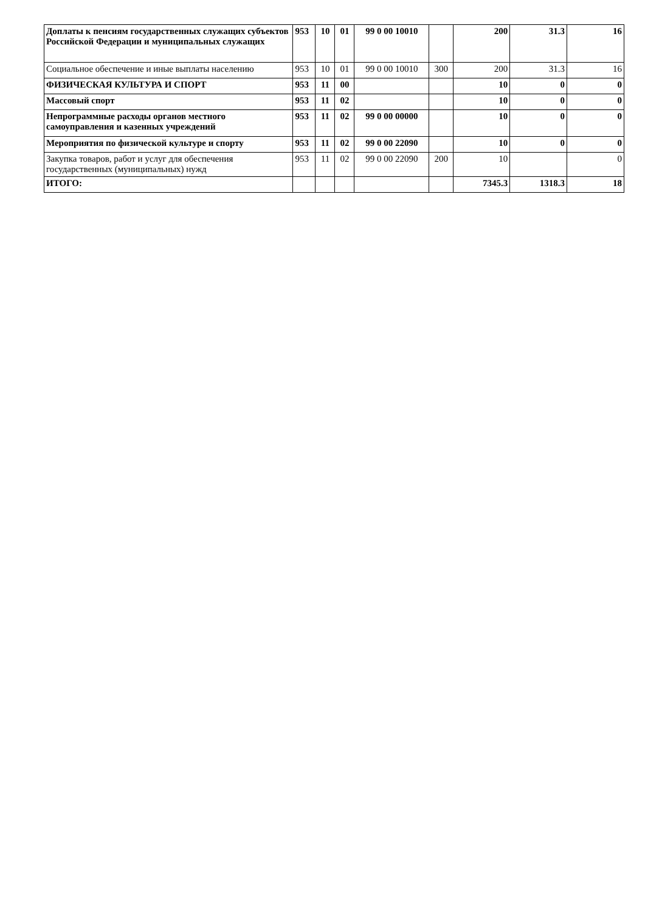| Доплаты к пенсиям государственных служащих субъектов Российской Федерации и муниципальных служащих | 953 | 10 | 01 | 99 0 00 10010 | | 200 | 31.3 | 16 |
| Социальное обеспечение и иные выплаты населению | 953 | 10 | 01 | 99 0 00 10010 | 300 | 200 | 31.3 | 16 |
| ФИЗИЧЕСКАЯ КУЛЬТУРА И СПОРТ | 953 | 11 | 00 | | | 10 | 0 | 0 |
| Массовый спорт | 953 | 11 | 02 | | | 10 | 0 | 0 |
| Непрограммные расходы органов местного самоуправления и казенных учреждений | 953 | 11 | 02 | 99 0 00 00000 | | 10 | 0 | 0 |
| Мероприятия по физической культуре и спорту | 953 | 11 | 02 | 99 0 00 22090 | | 10 | 0 | 0 |
| Закупка товаров, работ и услуг для обеспечения государственных (муниципальных) нужд | 953 | 11 | 02 | 99 0 00 22090 | 200 | 10 | | 0 |
| ИТОГО: | | | | | | 7345.3 | 1318.3 | 18 |